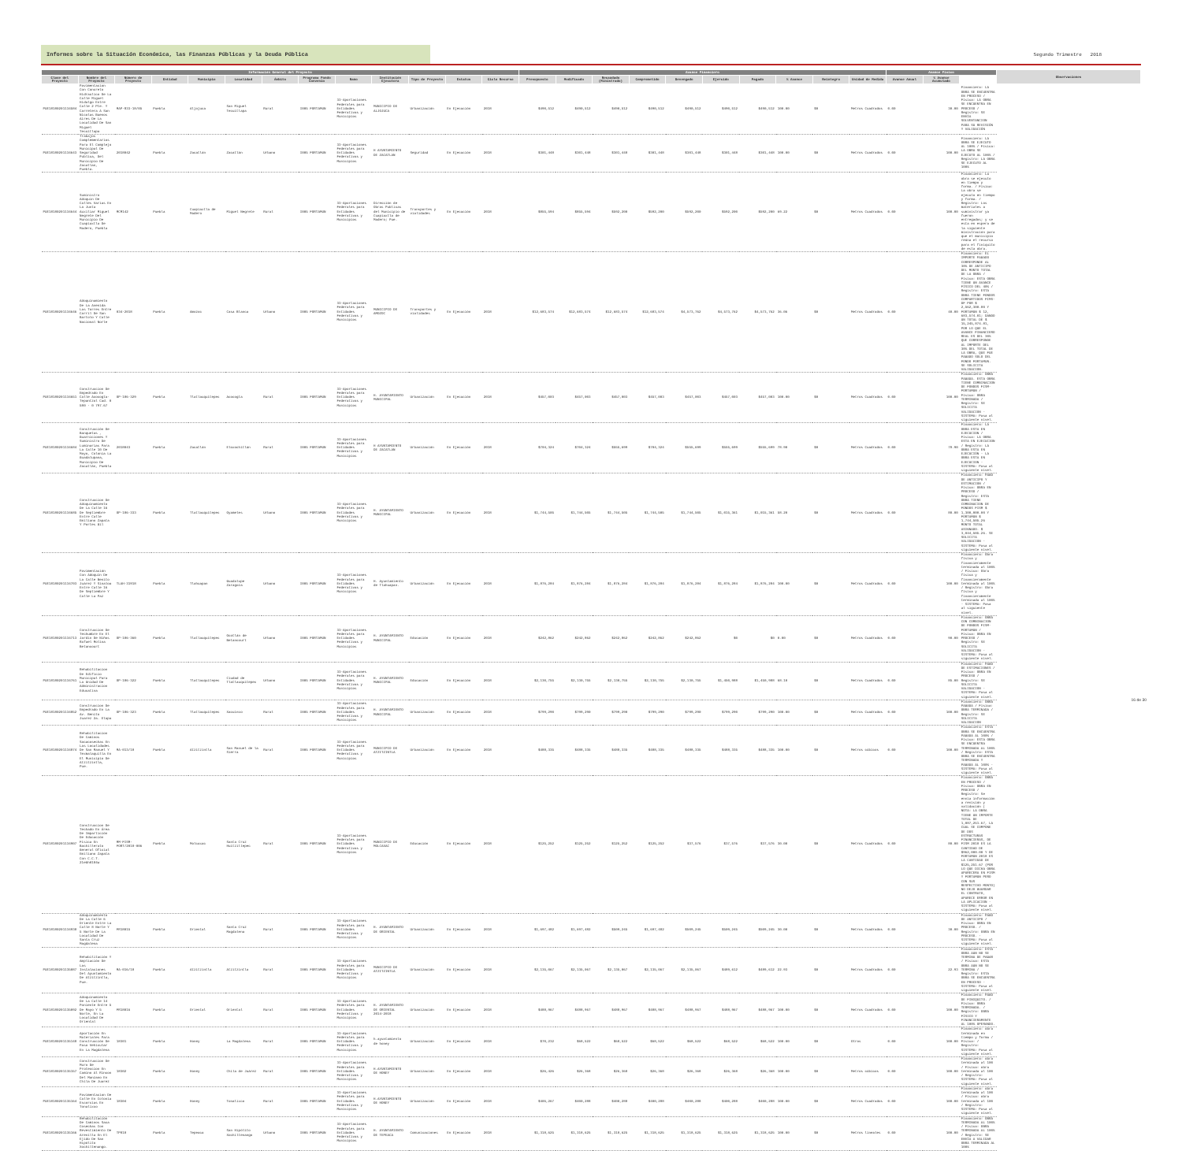Informes sobre la Situación Económica, las Finanzas Públicas y la Deuda Pública
Segundo Trimestre 2018
| Información General del Proyecto | | | | | | | | | | | | | Avance Financiero | | | | | | | | | | Avance Físico | | | Observaciones |
| --- | --- | --- | --- | --- | --- | --- | --- | --- | --- | --- | --- | --- | --- | --- | --- | --- | --- | --- | --- | --- | --- | --- | --- | --- | --- | --- |
| Clave del Proyecto | Nombre del Proyecto | Número de Proyecto | Entidad | Municipio | Localidad | Ámbito | Programa Fondo Convenio | Ramo | Institución Ejecutora | Tipo de Proyecto | Estatus | Ciclo Recurso | Presupuesto | Modificado | Recaudado (Ministrado) | Comprometido | Devengado | Ejercido | Pagado | % Avance | Reintegro | Unidad de Medida | Avance Anual | % Avance Acumulado | | |
| PUE18180201134584 | Pavimentacion Con Concreto Hidraulico De La Calle Miguel Hidalgo Entre Calle 2 Pte. Y Carretera A San Nicolas Buenos Aires De La Localidad De San Miguel Tecuitlapa | MAP-R33-18/05 | Puebla | Aljojuca | San Miguel Tecuitlapa | Rural | I005 FORTAMUN | 33-Aportaciones Federales para Entidades Federativas y Municipios | MUNICIPIO DE ALJOJUCA | Urbanización | En Ejecución | 2018 | $490,512 | $490,512 | $490,512 | $490,512 | $490,512 | $490,512 | $490,512 | 100.00 | $0 | Metros Cuadrados | 0.00 | 30.00 | Financiera: LA OBRA SE ENCUENTRA EN PROCESO / Física: LA OBRA SE ENCUENTRA EN PROCESO / Registro: SE ENVÍA SOLVENTANCION PARA SU REVISIÓN Y VALIDACIÓN | |
| PUE18180201134643 | Trabajos Complementarios Para El Complejo Municipal De Seguridad Publica, Del Municipio De Zacatlan, Puebla. | 2018042 | Puebla | Zacatlán | Zacatlán | Urbano | I005 FORTAMUN | 33-Aportaciones Federales para Entidades Federativas y Municipios | H AYUNTAMIENTO DE ZACATLAN | Seguridad | En Ejecución | 2018 | $301,448 | $301,448 | $301,448 | $301,448 | $301,448 | $301,448 | $301,448 | 100.00 | $0 | Metros Cuadrados | 0.00 | 100.00 | Financiera: LA OBRA SE EJECUTO AL 100% / Física: LA OBRA SE EJECUTO AL 100% / Registro: LA OBRA SE EJECUTO AL 100% | |
| PUE18180201134644 | Suministro Adoquin De Calles Varias En La Junta Auxiliar Miguel Negrete Del Municipio De Cuapiaxtla De Madero, Puebla | MCM142 | Puebla | Cuapiaxtla de Madero | Miguel Negrete | Rural | I005 FORTAMUN | 33-Aportaciones Federales para Entidades Federativas y Municipios | Dirección de Obras Publicas del Municipio de Cuapiaxtla de Madero; Pue. | Transportes y vialidades | En Ejecución | 2018 | $855,594 | $855,594 | $592,200 | $592,200 | $592,200 | $592,200 | $592,200 | 69.22 | $0 | Metros Cuadrados | 0.00 | 100.00 | Financiera: La obra se ejecuto en tiempo y forma. / Física: La obra se ejecuto en tiempo y forma. / Registro: Los materiales a suministrar ya fueron entregados; y se esta en espera de la siguiente ministración para que el municipio reúna el recurso para el finiquito de esta obra. | |
| PUE18180201134646 | Adoquinamiento De La Avenida Las Torres Entre Carril De San Bartolo Y Calle Nacional Norte | 034-2018 | Puebla | Amozoc | Casa Blanca | Urbano | I005 FORTAMUN | 33-Aportaciones Federales para Entidades Federativas y Municipios | MUNICIPIO DE AMOZOC | Transportes y vialidades | En Ejecución | 2018 | $12,683,574 | $12,683,574 | $12,683,574 | $12,683,574 | $4,573,762 | $4,573,762 | $4,573,762 | 36.06 | $0 | Metros Cuadrados | 0.00 | 40.00 | Financiera: EL IMPORTE PAGADO CORRESPONDE AL 30% DE ANTICIPO DEL MONTO TOTAL DE LA OBRA / Física: ESTA OBRA TIENE UN AVANCE FÍSICO DEL 40% / Registro: ESTA OBRA TIENE FONDOS COMPARTIDOS FIMS-DF POR $ 2,562,300.80 Y FORTAMUN $ 12, 683,574.01; DANDO UN TOTAL DE $ 15,245,874.81, POR LO QUE EL AVANCE FINANCIERO REAL ES DEL 30% QUE CORRESPONDE AL IMPORTE DEL 30% DEL TOTAL DE LA OBRA, QUE FUE PAGADO SOLO DEL FONDO FORTAMUN. SE SOLICITA VALIDACION. | |
| PUE18180201134651 | Construccion De Empedrado En Calle Acocogta-Tepantzol Cad. 0 580 - 0 797.67 | OP-186-329 | Puebla | Tlatlauquitepec | Acocogta | Rural | I005 FORTAMUN | 33-Aportaciones Federales para Entidades Federativas y Municipios | H. AYUNTAMIENTO MUNICIPAL | Urbanización | En Ejecución | 2018 | $457,003 | $457,003 | $457,003 | $457,003 | $457,003 | $457,003 | $457,003 | 100.00 | $0 | Metros Cuadrados | 0.00 | 100.00 | Financiera: OBRA PAGADA. ESTA OBRA TIENE COMBINACION DE FONDOS FISM-FORTAMUN / Física: OBRA TERMINADA / Registro: SE SOLICITA VALIDACION - SISTEMA: Pasa al siguiente nivel. | |
| PUE18180201134684 | Construcción De Banquetas , Guarniciones Y Suministro De Luminarias Para La Calle 10 De Mayo, Colonia La Guadalupana, Municipio De Zacatlán, Puebla | 2018043 | Puebla | Zacatlán | Eloxochitlán | Rural | I005 FORTAMUN | 33-Aportaciones Federales para Entidades Federativas y Municipios | H AYUNTAMIENTO DE ZACATLAN | Urbanización | En Ejecución | 2018 | $704,324 | $704,324 | $555,699 | $704,324 | $555,699 | $555,699 | $555,699 | 78.90 | $0 | Metros Cuadrados | 0.00 | 78.90 | Financiera: LA OBRA ESTA EN EJECUCION / Física: LA OBRA ESTA EN EJECUCION / Registro: LA OBRA ESTA EN EJECUCIÓN - LA OBRA ESTA EN EJECUCION - SISTEMA: Pasa al siguiente nivel. | |
| PUE18180201134685 | Construccion De Adoquinamiento De La Calle 16 De Septiembre Entre Calle Emiliano Zapata Y Portes Gil | OP-186-333 | Puebla | Tlatlauquitepec | Oyameles | Urbano | I005 FORTAMUN | 33-Aportaciones Federales para Entidades Federativas y Municipios | H. AYUNTAMIENTO MUNICIPAL | Urbanización | En Ejecución | 2018 | $1,744,505 | $1,744,505 | $1,744,505 | $1,744,505 | $1,744,505 | $1,015,361 | $1,015,361 | 58.20 | $0 | Metros Cuadrados | 0.00 | 80.00 | Financiera: PAGO DE ANTICIPO Y ESTIMACION / Física: OBRA EN PROCESO / Registro: ESTA OBRA TIENE COMBINACION DE FONDOS FISM $ 1,300,000.00 Y FORTAMUN $ 1,744,505.26 MONTO TOTAL ASIGNADO. $ 3,044,505.26. SE SOLICITA VALIDACION - SISTEMA: Pasa al siguiente nivel. | |
| PUE18180201134703 | Pavimentación Con Adoquín De La Calle Benito Juárez Y Sinaloa Entre Calle 16 De Septiembre Y Calle La Paz | TLAH-31918 | Puebla | Tlahuapan | Guadalupe Zaragoza | Urbano | I005 FORTAMUN | 33-Aportaciones Federales para Entidades Federativas y Municipios | H. Ayuntamiento de Tlahuapan. | Urbanización | En Ejecución | 2018 | $1,876,284 | $1,876,284 | $1,876,284 | $1,876,284 | $1,876,284 | $1,876,284 | $1,876,284 | 100.00 | $0 | Metros Cuadrados | 0.00 | 100.00 | Financiera: Obra física y financieramente terminada al 100% / Física: Obra física y financieramente terminada al 100% / Registro: Obra física y financieramente terminada al 100% - SISTEMA: Pasa al siguiente nivel. | |
| PUE18180201134713 | Construccion De Techumbre En El Jardin De Niños Rafael Molina Betancourt | OP-186-360 | Puebla | Tlatlauquitepec | Ocotlán de Betancourt | Urbano | I005 FORTAMUN | 33-Aportaciones Federales para Entidades Federativas y Municipios | H. AYUNTAMIENTO MUNICIPAL | Educación | En Ejecución | 2018 | $242,862 | $242,862 | $242,862 | $242,862 | $242,862 | $0 | $0 | 0.00 | $0 | Metros Cuadrados | 0.00 | 90.00 | Financiera: OBRA CON COMBINACION DE FONDOS FISM-FORTAMUN / Física: OBRA EN PROCESO / Registro: SE SOLICITA VALIDACION - SISTEMA: Pasa al siguiente nivel. | |
| PUE18180201134761 | Rehabilitacion De Edificio Municipal Para La Unidad De Administracion Educativa | OP-186-322 | Puebla | Tlatlauquitepec | Ciudad de Tlatlauquitepec | Urbano | I005 FORTAMUN | 33-Aportaciones Federales para Entidades Federativas y Municipios | H. AYUNTAMIENTO MUNICIPAL | Educación | En Ejecución | 2018 | $2,130,755 | $2,130,755 | $2,130,755 | $2,130,755 | $2,130,755 | $1,450,988 | $1,450,988 | 68.10 | $0 | Metros Cuadrados | 0.00 | 85.00 | Financiera: PAGO DE ESTIMACIONES / Física: OBRA EN PROCESO / Registro: SE SOLICITA VALIDACION - SISTEMA: Pasa al siguiente nivel. | |
| PUE18180201134852 | Construccion De Empedrado En La Av. Benito Juarez 2a. Etapa | OP-186-323 | Puebla | Tlatlauquitepec | Xacuinco | Rural | I005 FORTAMUN | 33-Aportaciones Federales para Entidades Federativas y Municipios | H. AYUNTAMIENTO MUNICIPAL | Urbanización | En Ejecución | 2018 | $799,290 | $799,290 | $799,290 | $799,290 | $799,290 | $799,290 | $799,290 | 100.00 | $0 | Metros Cuadrados | 0.00 | 100.00 | Financiera: OBRA PAGADA / Física: OBRA TERMINADA / Registro: SE SOLICITA VALIDACION | |
| PUE18180201134874 | Rehabilitacion De Caminos Sacacosechas En Las Localidades De San Manuel Y Texmalaquilla En El Municipio De Atzitzintla, Pue. | MA-013/18 | Puebla | Atzitzintla | San Manuel de la Sierra | Rural | I005 FORTAMUN | 33-Aportaciones Federales para Entidades Federativas y Municipios | MUNICIPIO DE ATZITZINTLA | Urbanización | En Ejecución | 2018 | $488,335 | $488,335 | $488,335 | $488,335 | $488,335 | $488,335 | $488,335 | 100.00 | $0 | Metros cúbicos | 0.00 | 100.00 | Financiera: ESTA OBRA SE ENCUENTRA PAGADA AL 100% / Física: ESTA OBRA SE ENCUENTRA TERMINADA AL 100% / Registro: ESTA OBRA SE ENCUENTRA TERMINADA Y PAGADA AL 100% - SISTEMA: Pasa al siguiente nivel. | |
| PUE18180201134907 | Construccion De Techado En Área De Impartición De Educación Física En Bachillerato General Oficial Emiliano Zapata Con C.C.T. 21ebh0184w | MM-FISM-FORT/2018-006 | Puebla | Molcaxac | Santa Cruz Huitziltepec | Rural | I005 FORTAMUN | 33-Aportaciones Federales para Entidades Federativas y Municipios | MUNICIPIO DE MOLCAXAC | Educación | En Ejecución | 2018 | $125,252 | $125,252 | $125,252 | $125,252 | $37,576 | $37,576 | $37,576 | 30.00 | $0 | Metros Cuadrados | 0.00 | 80.00 | Financiera: OBRA EN PROCESO / Física: OBRA EN PROCESO / Registro: Se envia información a revisión y validación ( NOTA: LA OBRA TIENE UN IMPORTE TOTAL DE 1,087,251.67, LA CUAL SE COMPONE DE DOS ESTRUCTURAS FINANCIERAS, DE FISM 2018 ES LA CANTIDAD DE $962,000.00 Y DE FORTAMUN 2018 ES LA CANTIDAD DE $125,251.67 (POR LO QUE DICHA OBRA APARECERA EN FISM Y FORTAMUN PERO CON SUS RESPECTIVO MONTO) NO DEJO GUARDAR EL CONTRATO, APARECE ERROR EN LA APLICACION - SISTEMA: Pasa al siguiente nivel. | |
| PUE18180201134938 | Adoquinamiento De La Calle 6 Oriente Entre La Calle 8 Norte Y 5 Norte De La Localidad De Santa Cruz Magdalena | FR18015 | Puebla | Oriental | Santa Cruz Magdalena | Rural | I005 FORTAMUN | 33-Aportaciones Federales para Entidades Federativas y Municipios | H. AYUNTAMIENTO DE ORIENTAL | Urbanización | En Ejecución | 2018 | $1,697,482 | $1,697,482 | $509,245 | $1,697,482 | $509,245 | $509,245 | $509,245 | 30.00 | $0 | Metros Cuadrados | 0.00 | 30.00 | Financiera: PAGO DE ANTICIPO / Física: OBRA EN PROCESO. / Registro: OBRA EN PROCESO. - SISTEMA: Pasa al siguiente nivel. | |
| PUE18180201135087 | Rehabilitación Y Ampliación De Las Instalaciones Del Ayuntamiento De Atzitzintla, Pue. | MA-016/18 | Puebla | Atzitzintla | Atzitzintla | Rural | I005 FORTAMUN | 33-Aportaciones Federales para Entidades Federativas y Municipios | MUNICIPIO DE ATZITZINTLA | Urbanización | En Ejecución | 2018 | $2,135,067 | $2,135,067 | $2,135,067 | $2,135,067 | $2,135,067 | $489,612 | $489,612 | 22.93 | $0 | Metros Cuadrados | 0.00 | 22.93 | Financiera: ESTA OBRA AUN NO SE TERMINA DE PAGAR / Física: ESTA OBRA AUN NO SE TERMINA / Registro: ESTA OBRA SE ENCUENTRA EN PROCESO - SISTEMA: Pasa al siguiente nivel. | |
| PUE18180201135092 | Adoquinamiento De La Calle 14 Poniente Entre 5 De Mayo Y 5 Norte, En La Localidad De Oriental | FR18016 | Puebla | Oriental | Oriental | Rural | I005 FORTAMUN | 33-Aportaciones Federales para Entidades Federativas y Municipios | H. AYUNTAMIENTO DE ORIENTAL 2014-2018 | Urbanización | En Ejecución | 2018 | $488,967 | $488,967 | $488,967 | $488,967 | $488,967 | $488,967 | $488,967 | 100.00 | $0 | Metros Cuadrados | 0.00 | 100.00 | Financiera: PAGO DE FINIQUITO. / Física: OBRA TERMINADA. / Registro: OBRA FÍSICO Y FINANCIERAMENTE AL 100% OPERANDO. | |
| PUE18180201135148 | Aportación En Materiales Para Construcción De Paso Vehicular En La Magdalena | 18301 | Puebla | Honey | La Magdalena | Rural | I005 FORTAMUN | 33-Aportaciones Federales para Entidades Federativas y Municipios | h.ayuntamiento de honey | Urbanización | En Ejecución | 2018 | $70,232 | $68,522 | $68,522 | $68,522 | $68,522 | $68,522 | $68,522 | 100.00 | $0 | Otros | 0.00 | 100.00 | Financiera: obra terminada en tiempo y forma / Física: / Registro: SISTEMA: Pasa al siguiente nivel. | |
| PUE18180201135157 | Construccion De Muro De Proteccion En Camino Al Rincon Del Manzano En Chila De Juarez | 18302 | Puebla | Honey | Chila de Juárez | Rural | I005 FORTAMUN | 33-Aportaciones Federales para Entidades Federativas y Municipios | H.AYUNTAMIENTO DE HONEY | Urbanización | En Ejecución | 2018 | $26,426 | $26,368 | $26,368 | $26,368 | $26,368 | $26,368 | $26,368 | 100.00 | $0 | Metros cúbicos | 0.00 | 100.00 | Financiera: obra terminada al 100 / Física: obra terminada al 100 / Registro: SISTEMA: Pasa al siguiente nivel. | |
| PUE18180201135164 | Pavimentacion De Calle En Colonia Escorcias En Tonalixco | 18304 | Puebla | Honey | Tonalixco | Rural | I005 FORTAMUN | 33-Aportaciones Federales para Entidades Federativas y Municipios | H.AYUNTAMIENTO DE HONEY | Urbanización | En Ejecución | 2018 | $405,267 | $400,288 | $400,288 | $400,288 | $400,288 | $400,288 | $400,288 | 100.00 | $0 | Metros Cuadrados | 0.00 | 100.00 | Financiera: obra terminada al 100 / Física: obra terminada al 100 / Registro: SISTEMA: Pasa al siguiente nivel. | |
| PUE18180201135166 | Rehabilitación De Caminos Saca Cosechas Con Revestimiento De Arenilla En El Ejido De San Hipólito Xochiltenango. | TP818 | Puebla | Tepeaca | San Hipólito Xochiltenango | Urbano | I005 FORTAMUN | 33-Aportaciones Federales para Entidades Federativas y Municipios | H. AYUNTAMIENTO DE TEPEACA | Comunicaciones | En Ejecución | 2018 | $1,318,625 | $1,318,625 | $1,318,625 | $1,318,625 | $1,318,625 | $1,318,625 | $1,318,625 | 100.00 | $0 | Metros lineales | 0.00 | 100.00 | Financiera: OBRA TERMINADA AL 100% / Física: OBRA TERMINADA AL 100% / Registro: SE ENVÍA A VALIDAR OBRA TERMINADA AL 100% | |
16 de 30